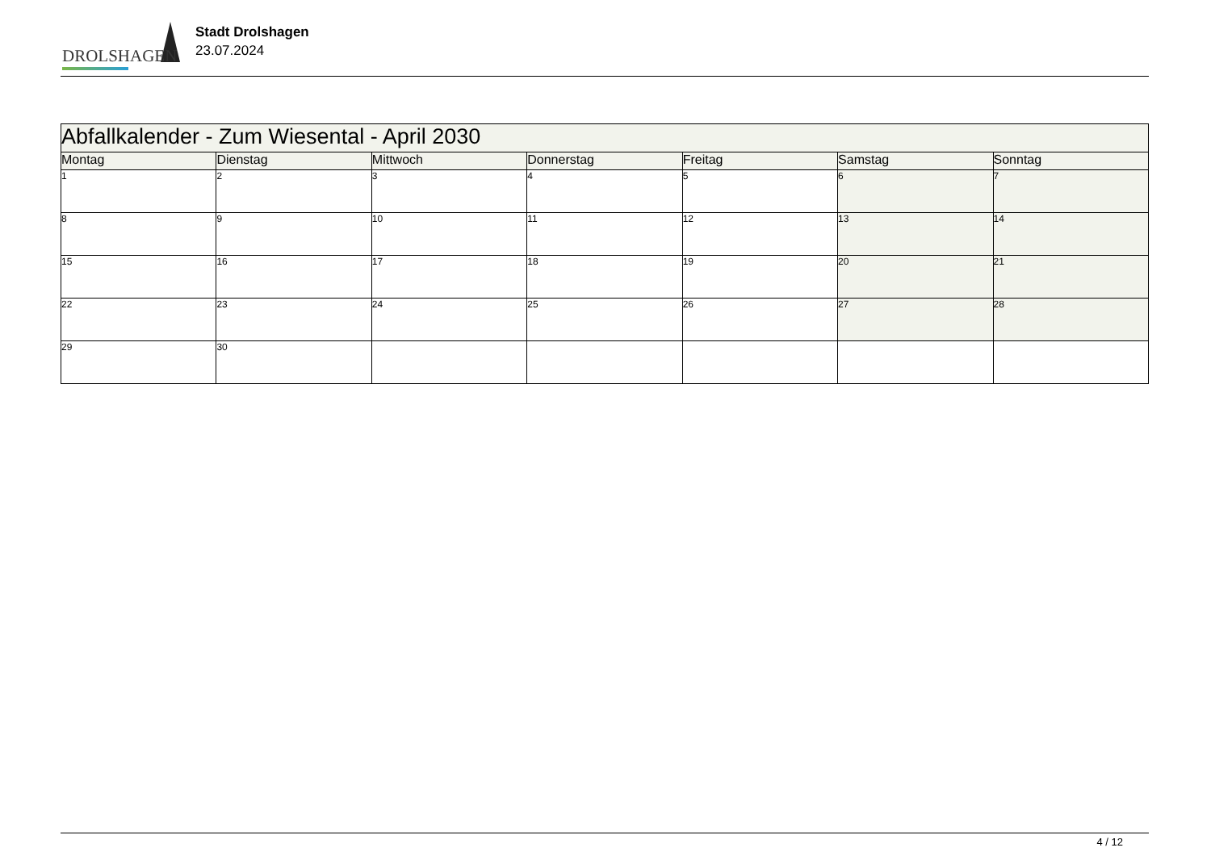DROLSHAGEN
Stadt Drolshagen
23.07.2024
| Abfallkalender - Zum Wiesental - April 2030 | | | | | | |
| Montag | Dienstag | Mittwoch | Donnerstag | Freitag | Samstag | Sonntag |
| 1 | 2 | 3 | 4 | 5 | 6 | 7 |
| 8 | 9 | 10 | 11 | 12 | 13 | 14 |
| 15 | 16 | 17 | 18 | 19 | 20 | 21 |
| 22 | 23 | 24 | 25 | 26 | 27 | 28 |
| 29 | 30 | | | | | |
4 / 12